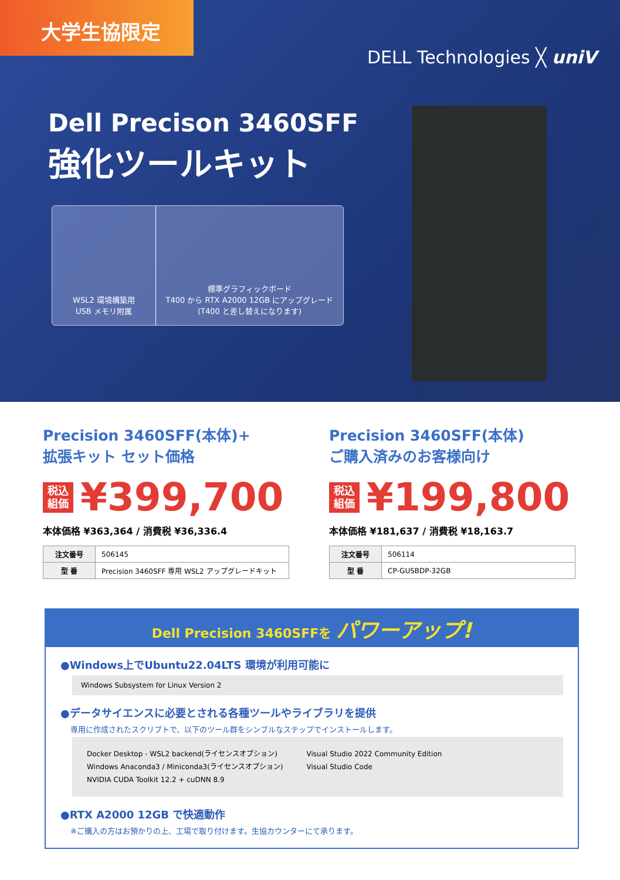大学生協限定
DELL Technologies ╳ uniV
Dell Precison 3460SFF
強化ツールキット
WSL2 環境構築用
USB メモリ附属
標準グラフィックボード
T400 から RTX A2000 12GB にアップグレード
(T400 と差し替えになります)
Precision 3460SFF(本体)+
拡張キット セット価格
税込
組価 ¥399,700
本体価格 ¥363,364 / 消費税 ¥36,336.4
| 注文番号 | 506145 |
| 型 番 | Precision 3460SFF 専用 WSL2 アップグレードキット |
Precision 3460SFF(本体)
ご購入済みのお客様向け
税込
組価 ¥199,800
本体価格 ¥181,637 / 消費税 ¥18,163.7
| 注文番号 | 506114 |
| 型 番 | CP-GUSBDP-32GB |
Dell Precision 3460SFFを パワーアップ!
●Windows上でUbuntu22.04LTS 環境が利用可能に
Windows Subsystem for Linux Version 2
●データサイエンスに必要とされる各種ツールやライブラリを提供
専用に作成されたスクリプトで、以下のツール群をシンプルなステップでインストールします。
Docker Desktop - WSL2 backend(ライセンスオプション)
Windows Anaconda3 / Miniconda3(ライセンスオプション)
NVIDIA CUDA Toolkit 12.2 + cuDNN 8.9
Visual Studio 2022 Community Edition
Visual Studio Code
●RTX A2000 12GB で快適動作
※ご購入の方はお預かりの上、工場で取り付けます。生協カウンターにて承ります。